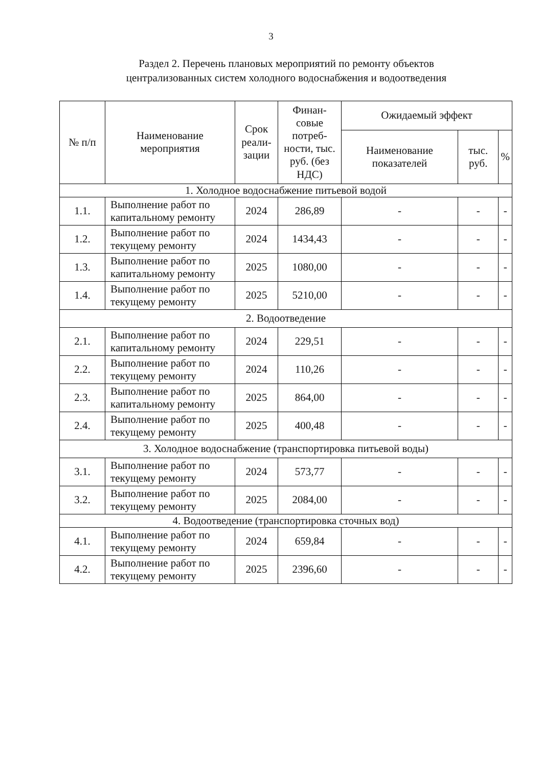3
Раздел 2. Перечень плановых мероприятий по ремонту объектов
централизованных систем холодного водоснабжения и водоотведения
| № п/п | Наименование мероприятия | Срок реали-зации | Финан-совые потреб-ности, тыс. руб. (без НДС) | Ожидаемый эффект | | |
| --- | --- | --- | --- | --- | --- | --- |
| | | | | Наименование показателей | тыс. руб. | % |
| 1. Холодное водоснабжение питьевой водой | | | | | | |
| 1.1. | Выполнение работ по капитальному ремонту | 2024 | 286,89 | - | - | - |
| 1.2. | Выполнение работ по текущему ремонту | 2024 | 1434,43 | - | - | - |
| 1.3. | Выполнение работ по капитальному ремонту | 2025 | 1080,00 | - | - | - |
| 1.4. | Выполнение работ по текущему ремонту | 2025 | 5210,00 | - | - | - |
| 2. Водоотведение | | | | | | |
| 2.1. | Выполнение работ по капитальному ремонту | 2024 | 229,51 | - | - | - |
| 2.2. | Выполнение работ по текущему ремонту | 2024 | 110,26 | - | - | - |
| 2.3. | Выполнение работ по капитальному ремонту | 2025 | 864,00 | - | - | - |
| 2.4. | Выполнение работ по текущему ремонту | 2025 | 400,48 | - | - | - |
| 3. Холодное водоснабжение (транспортировка питьевой воды) | | | | | | |
| 3.1. | Выполнение работ по текущему ремонту | 2024 | 573,77 | - | - | - |
| 3.2. | Выполнение работ по текущему ремонту | 2025 | 2084,00 | - | - | - |
| 4. Водоотведение (транспортировка сточных вод) | | | | | | |
| 4.1. | Выполнение работ по текущему ремонту | 2024 | 659,84 | - | - | - |
| 4.2. | Выполнение работ по текущему ремонту | 2025 | 2396,60 | - | - | - |